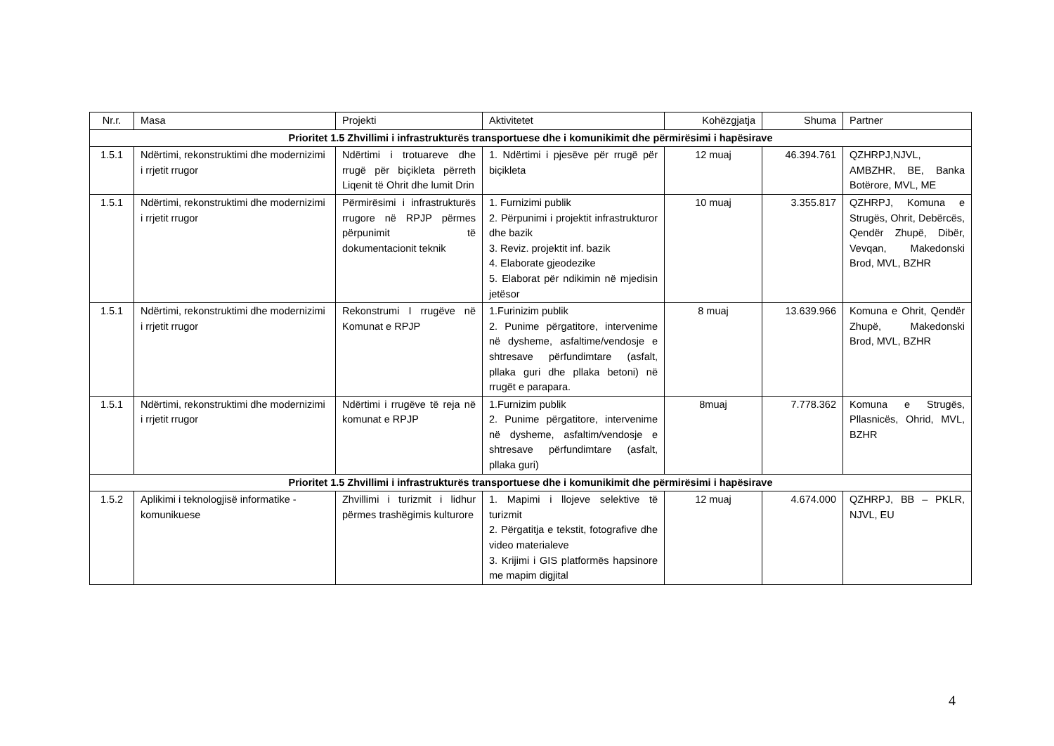| Nr.r. | Masa | Projekti | Aktivitetet | Kohëzgjatja | Shuma | Partner |
| --- | --- | --- | --- | --- | --- | --- |
| Prioritet 1.5 Zhvillimi i infrastrukturës transportuese dhe i komunikimit dhe përmirësimi i hapësirave | | | | | | |
| 1.5.1 | Ndërtimi, rekonstruktimi dhe modernizimi i rrjetit rrugor | Ndërtimi i trotuareve dhe rrugë për biçikleta përreth Liqenit të Ohrit dhe lumit Drin | 1. Ndërtimi i pjesëve për rrugë për biçikleta | 12 muaj | 46.394.761 | QZHRPJ,NJVL, AMBZHR, BE, Banka Botërore, MVL, ME |
| 1.5.1 | Ndërtimi, rekonstruktimi dhe modernizimi i rrjetit rrugor | Përmirësimi i infrastrukturës rrugore në RPJP përmes përpunimit të dokumentacionit teknik | 1. Furnizimi publik 2. Përpunimi i projektit infrastrukturor dhe bazik 3. Reviz. projektit inf. bazik 4. Elaborate gjeodezike 5. Elaborat për ndikimin në mjedisin jetësor | 10 muaj | 3.355.817 | QZHRPJ, Komuna e Strugës, Ohrit, Debërcës, Qendër Zhupë, Dibër, Vevqan, Makedonski Brod, MVL, BZHR |
| 1.5.1 | Ndërtimi, rekonstruktimi dhe modernizimi i rrjetit rrugor | Rekonstrumi I rrugëve në Komunat e RPJP | 1.Furinizim publik 2. Punime përgatitore, intervenime në dysheme, asfaltime/vendosje e shtresave përfundimtare (asfalt, pllaka guri dhe pllaka betoni) në rrugët e parapara. | 8 muaj | 13.639.966 | Komuna e Ohrit, Qendër Zhupë, Makedonski Brod, MVL, BZHR |
| 1.5.1 | Ndërtimi, rekonstruktimi dhe modernizimi i rrjetit rrugor | Ndërtimi i rrugëve të reja në komunat e RPJP | 1.Furnizim publik 2. Punime përgatitore, intervenime në dysheme, asfaltim/vendosje e shtresave përfundimtare (asfalt, pllaka guri) | 8muaj | 7.778.362 | Komuna e Strugës, Pllasnicës, Ohrid, MVL, BZHR |
| Prioritet 1.5 Zhvillimi i infrastrukturës transportuese dhe i komunikimit dhe përmirësimi i hapësirave | | | | | | |
| 1.5.2 | Aplikimi i teknologjisë informatike - komunikuese | Zhvillimi i turizmit i lidhur përmes trashëgimis kulturore | 1. Mapimi i llojeve selektive të turizmit 2. Përgatitja e tekstit, fotografive dhe video materialeve 3. Krijimi i GIS platformës hapsinore me mapim digjital | 12 muaj | 4.674.000 | QZHRPJ, BB – PKLR, NJVL, EU |
4